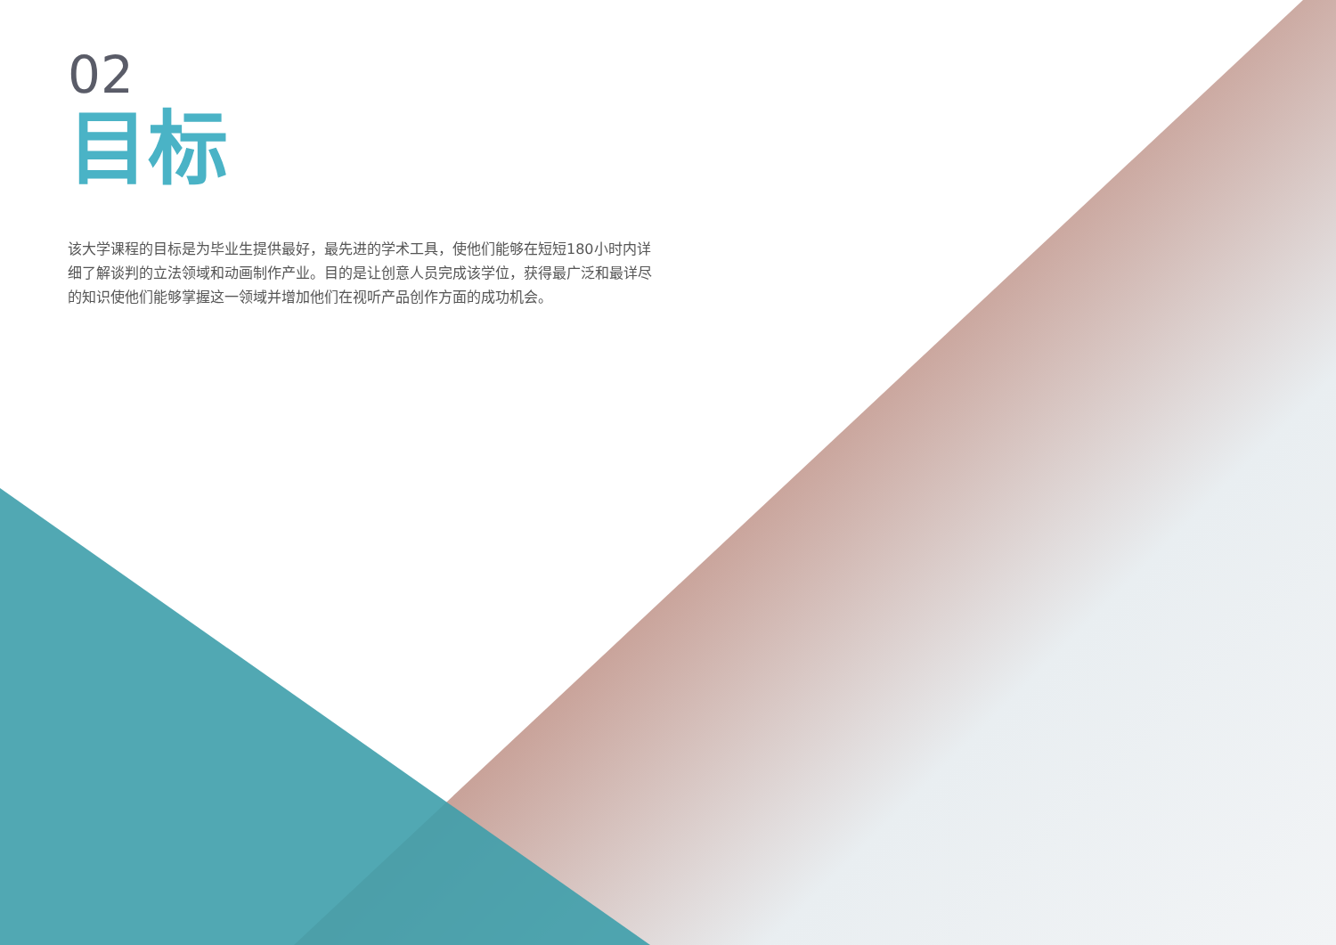02
目标
该大学课程的目标是为毕业生提供最好，最先进的学术工具，使他们能够在短短180小时内详细了解谈判的立法领域和动画制作产业。目的是让创意人员完成该学位，获得最广泛和最详尽的知识使他们能够掌握这一领域并增加他们在视听产品创作方面的成功机会。